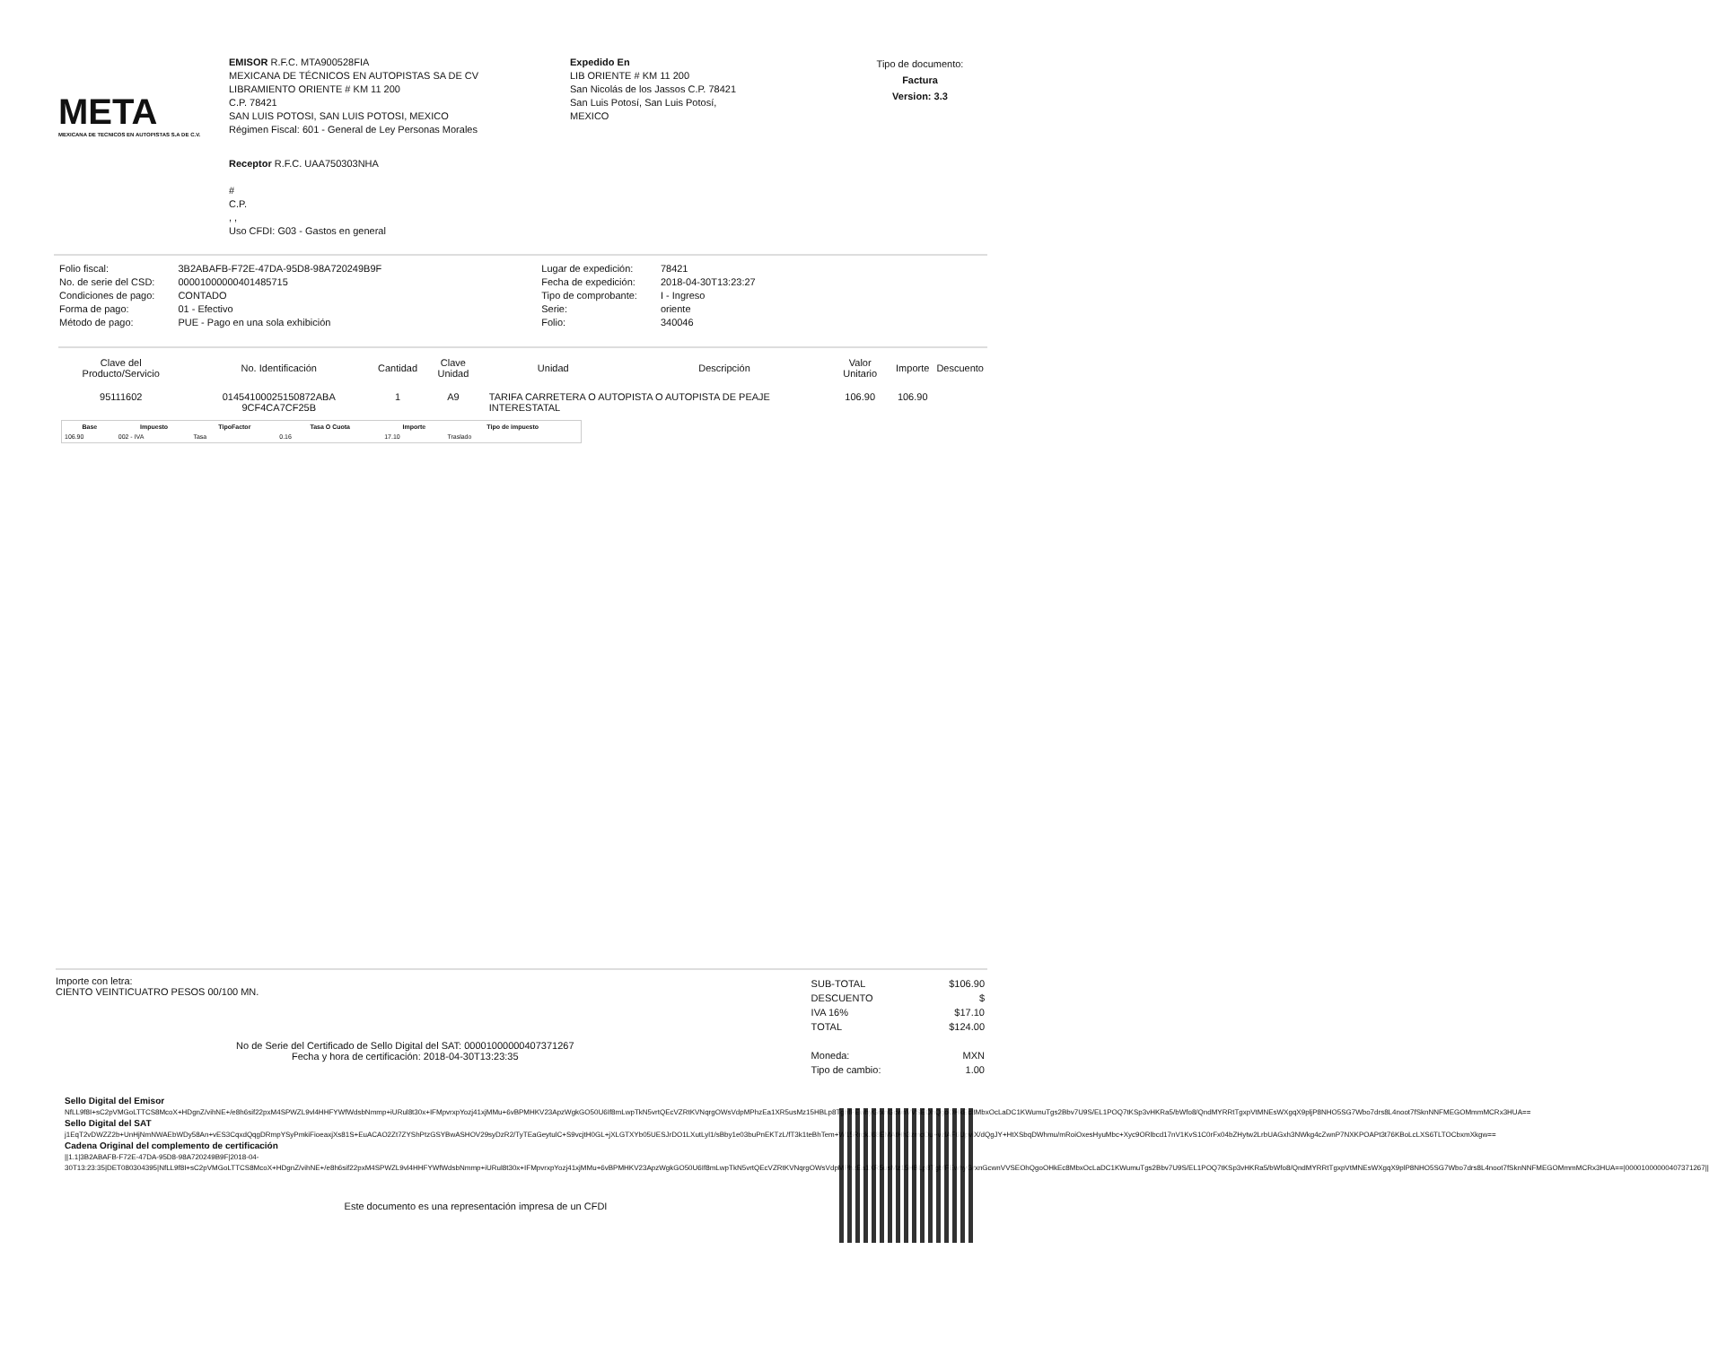META
MEXICANA DE TECNICOS EN AUTOPISTAS S.A DE C.V.
EMISOR R.F.C. MTA900528FIA
MEXICANA DE TÉCNICOS EN AUTOPISTAS SA DE CV
LIBRAMIENTO ORIENTE # KM 11 200
C.P. 78421
SAN LUIS POTOSI, SAN LUIS POTOSI, MEXICO
Régimen Fiscal: 601 - General de Ley Personas Morales
Expedido En
LIB ORIENTE # KM 11 200
San Nicolás de los Jassos C.P. 78421
San Luis Potosí, San Luis Potosí,
MEXICO
Tipo de documento:
Factura
Version: 3.3
Receptor R.F.C. UAA750303NHA
#
C.P.
, ,
Uso CFDI: G03 - Gastos en general
| Folio fiscal: | 3B2ABAFB-F72E-47DA-95D8-98A720249B9F |
| No. de serie del CSD: | 00001000000401485715 |
| Condiciones de pago: | CONTADO |
| Forma de pago: | 01 - Efectivo |
| Método de pago: | PUE - Pago en una sola exhibición |
| Lugar de expedición: | 78421 |
| Fecha de expedición: | 2018-04-30T13:23:27 |
| Tipo de comprobante: | I - Ingreso |
| Serie: | oriente |
| Folio: | 340046 |
| Clave del Producto/Servicio | No. Identificación | Cantidad | Clave Unidad | Unidad | Descripción | Valor Unitario | Importe | Descuento |
| --- | --- | --- | --- | --- | --- | --- | --- | --- |
| 95111602 | 01454100025150872ABA 9CF4CA7CF25B | 1 | A9 | TARIFA CARRETERA O AUTOPISTA O AUTOPISTA DE PEAJE INTERESTATAL | | 106.90 | 106.90 | |
| Base | Impuesto | TipoFactor | Tasa O Cuota | Importe | Tipo de impuesto |
| --- | --- | --- | --- | --- | --- |
| 106.90 | 002 - IVA | Tasa | 0.16 | 17.10 | Traslado |
Importe con letra:
CIENTO VEINTICUATRO PESOS 00/100 MN.
No de Serie del Certificado de Sello Digital del SAT: 00001000000407371267
Fecha y hora de certificación: 2018-04-30T13:23:35
| SUB-TOTAL | $106.90 |
| DESCUENTO | $ |
| IVA 16% | $17.10 |
| TOTAL | $124.00 |
| Moneda: | MXN |
| Tipo de cambio: | 1.00 |
Sello Digital del Emisor
NfLL9f8I+sC2pVMGoLTTCS8McoX+HDgnZ/vihNE+/e8h6sif22pxM4SPWZL9vl4HHFYWfWdsbNmmp+iURul8t30x+IFMpvrxpYozj41xjMMu+6vBPMHKV23ApzWgkGO50U6If8mLwpTkN5vrtQEcVZRtKVNqrgOWsVdpMPhzEa1XR5usMz15HBLp8TgbfFEwhyGrxnGcwnVVSEOhQgoOHkEc8MbxOcLaDC1KWumuTgs2Bbv7U9S/EL1POQ7tKSp3vHKRa5/bWfo8/QndMYRRtTgxpVtMNEsWXgqX9pljP8NHO5SG7Wbo7drs8L4noot7fSknNNFMEGOMmmMCRx3HUA==
Sello Digital del SAT
j1EqT2vDWZZ2b+UnHjNmNWAEbWDy58An+vES3CqxdQqgDRmpYSyPmkiFioeaxjXs81S+EuACAO2Zt7ZYShPtzGSYBwASHOV29syDzR2/TyTEaGeytulC+S9vcjtH0GL+jXLGTXYb05UESJrDO1LXutLyl1/sBby1e03buPnEKTzL/fT3k1teBhTem+W15RrckJ68EMAtHh3zmcOu+vzlAF6UpviX/dQgJY+HtXSbqDWhmu/mRoiOxesHyuMbc+Xyc9ORlbcd17nV1KvS1C0rFx04bZHytw2LrbUAGxh3NWkg4cZwnP7NXKPOAPt3t76KBoLcLXS6TLTOCbxmXkgw==
Cadena Original del complemento de certificación
||1.1|3B2ABAFB-F72E-47DA-95D8-98A720249B9F|2018-04-30T13:23:35|DET080304395|NfLL9f8I+sC2pVMGoLTTCS8McoX+HDgnZ/vihNE+/e8h6sif22pxM4SPWZL9vl4HHFYWfWdsbNmmp+iURul8t30x+IFMpvrxpYozj41xjMMu+6vBPMHKV23ApzWgkGO50U6If8mLwpTkN5vrtQEcVZRtKVNqrgOWsVdpMPhzEa1XR5usMz15HBLp8TgbfFEwhyGrxnGcwnVVSEOhQgoOHkEc8MbxOcLaDC1KWumuTgs2Bbv7U9S/EL1POQ7tKSp3vHKRa5/bWfo8/QndMYRRtTgxpVtMNEsWXgqX9plP8NHO5SG7Wbo7drs8L4noot7fSknNNFMEGOMmmMCRx3HUA==|00001000000407371267||
Este documento es una representación impresa de un CFDI